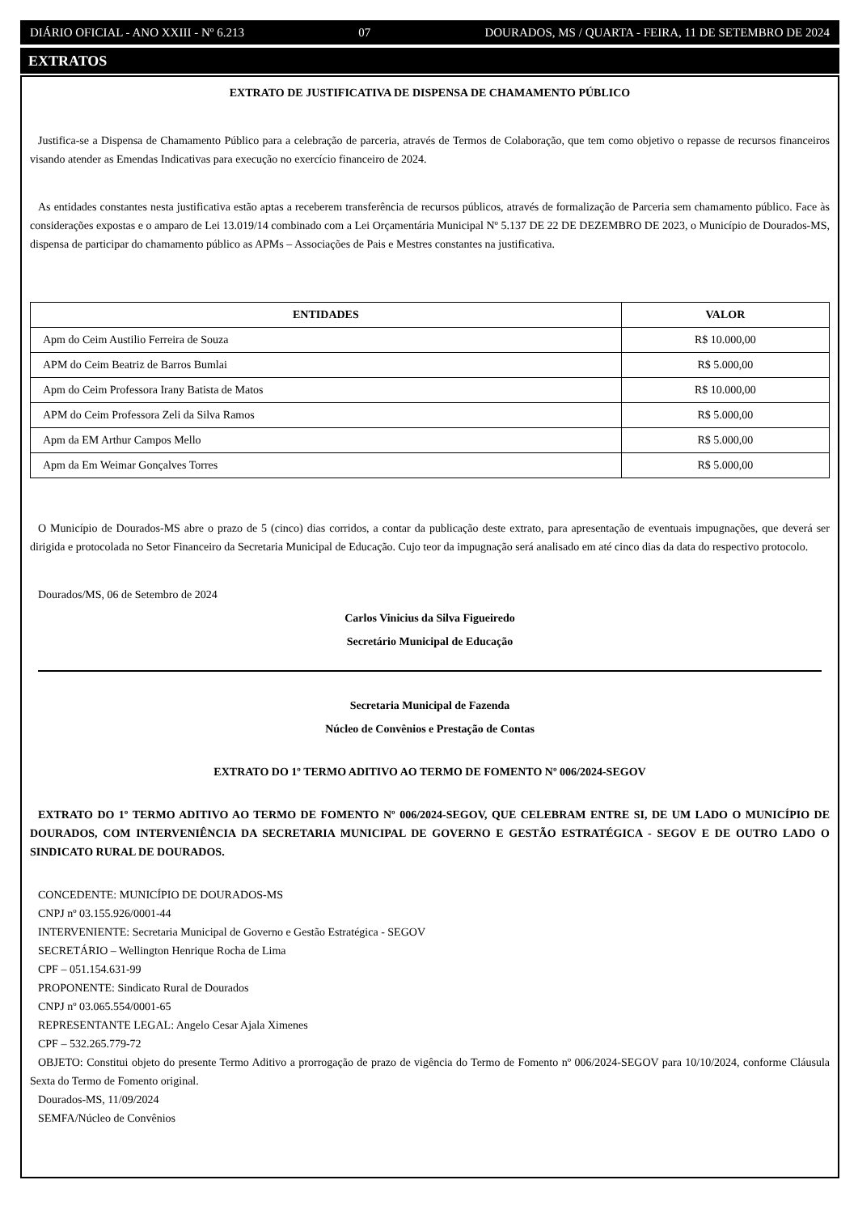DIÁRIO OFICIAL - ANO XXIII - Nº 6.213 07 DOURADOS, MS / QUARTA - FEIRA, 11 DE SETEMBRO DE 2024
EXTRATOS
EXTRATO DE JUSTIFICATIVA DE DISPENSA DE CHAMAMENTO PÚBLICO
Justifica-se a Dispensa de Chamamento Público para a celebração de parceria, através de Termos de Colaboração, que tem como objetivo o repasse de recursos financeiros visando atender as Emendas Indicativas para execução no exercício financeiro de 2024.
As entidades constantes nesta justificativa estão aptas a receberem transferência de recursos públicos, através de formalização de Parceria sem chamamento público. Face às considerações expostas e o amparo de Lei 13.019/14 combinado com a Lei Orçamentária Municipal Nº 5.137 DE 22 DE DEZEMBRO DE 2023, o Município de Dourados-MS, dispensa de participar do chamamento público as APMs – Associações de Pais e Mestres constantes na justificativa.
| ENTIDADES | VALOR |
| --- | --- |
| Apm do Ceim Austilio Ferreira de Souza | R$ 10.000,00 |
| APM do Ceim Beatriz de Barros Bumlai | R$ 5.000,00 |
| Apm do Ceim Professora Irany Batista de Matos | R$ 10.000,00 |
| APM do Ceim Professora Zeli da Silva Ramos | R$ 5.000,00 |
| Apm da EM Arthur Campos Mello | R$ 5.000,00 |
| Apm da Em Weimar Gonçalves Torres | R$ 5.000,00 |
O Município de Dourados-MS abre o prazo de 5 (cinco) dias corridos, a contar da publicação deste extrato, para apresentação de eventuais impugnações, que deverá ser dirigida e protocolada no Setor Financeiro da Secretaria Municipal de Educação. Cujo teor da impugnação será analisado em até cinco dias da data do respectivo protocolo.
Dourados/MS, 06 de Setembro de 2024
Carlos Vinicius da Silva Figueiredo
Secretário Municipal de Educação
Secretaria Municipal de Fazenda
Núcleo de Convênios e Prestação de Contas
EXTRATO DO 1º TERMO ADITIVO AO TERMO DE FOMENTO Nº 006/2024-SEGOV
EXTRATO DO 1º TERMO ADITIVO AO TERMO DE FOMENTO Nº 006/2024-SEGOV, QUE CELEBRAM ENTRE SI, DE UM LADO O MUNICÍPIO DE DOURADOS, COM INTERVENIÊNCIA DA SECRETARIA MUNICIPAL DE GOVERNO E GESTÃO ESTRATÉGICA - SEGOV E DE OUTRO LADO O SINDICATO RURAL DE DOURADOS.
CONCEDENTE: MUNICÍPIO DE DOURADOS-MS
CNPJ nº 03.155.926/0001-44
INTERVENIENTE: Secretaria Municipal de Governo e Gestão Estratégica - SEGOV
SECRETÁRIO – Wellington Henrique Rocha de Lima
CPF – 051.154.631-99
PROPONENTE: Sindicato Rural de Dourados
CNPJ nº 03.065.554/0001-65
REPRESENTANTE LEGAL: Angelo Cesar Ajala Ximenes
CPF – 532.265.779-72
OBJETO: Constitui objeto do presente Termo Aditivo a prorrogação de prazo de vigência do Termo de Fomento nº 006/2024-SEGOV para 10/10/2024, conforme Cláusula Sexta do Termo de Fomento original.
Dourados-MS, 11/09/2024
SEMFA/Núcleo de Convênios